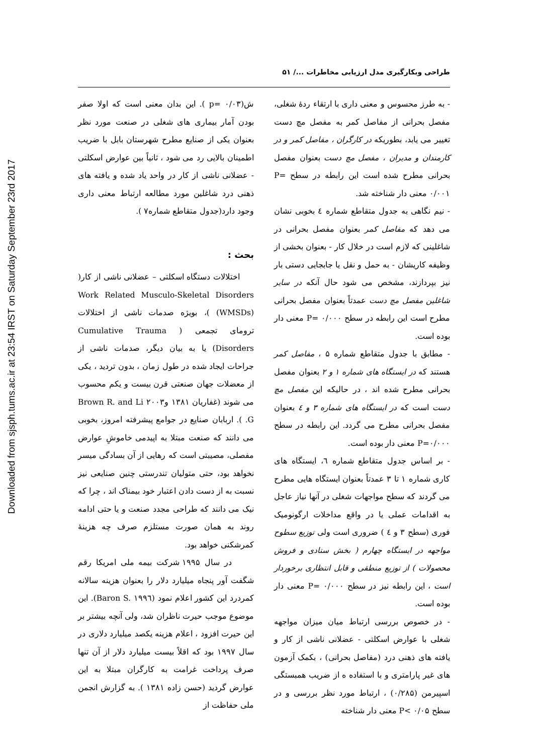Downloaded from sjsph.tums.ac.ir at 23:54 IRST on Saturday September 23rd 2017
طراحی وبکارگیری مدل ارزیابی مخاطرات .../ ۵۱
- به طرز محسوس و معنی داری با ارتقاء ردهٔ شغلی، مفصل بحرانی از مفاصل کمر به مفصل مچ دست تغییر می یابد، بطوریکه در کارگران ، مفاصل کمر و در کارمندان و مدیران ، مفصل مچ دست بعنوان مفصل بحرانی مطرح شده است این رابطه در سطح P= ۰/۰۰۱ معنی دار شناخته شد.
- نیم نگاهی به جدول متقاطع شماره ٤ بخوبی نشان می دهد که مفاصل کمر بعنوان مفصل بحرانی در شاغلینی که لازم است در خلال کار - بعنوان بخشی از وظیفه کاریشان - به حمل و نقل یا جابجایی دستی بار نیز بپردازند، مشخص می شود حال آنکه در سایر شاغلین مفصل مچ دست عمدتاً بعنوان مفصل بحرانی مطرح است این رابطه در سطح P= ۰/۰۰۰ معنی دار بوده است.
- مطابق با جدول متقاطع شماره ۵ ، مفاصل کمر هستند که در ایستگاه های شماره ۱ و ۲ بعنوان مفصل بحرانی مطرح شده اند ، در حالیکه این مفصل مچ دست است که در ایستگاه های شماره ۳ و ٤ بعنوان مفصل بحرانی مطرح می گردد. این رابطه در سطح P=۰/۰۰۰ معنی دار بوده است.
- بر اساس جدول متقاطع شماره ٦، ایستگاه های کاری شماره ۱ تا ۳ عمدتاً بعنوان ایستگاه هایی مطرح می گردند که سطح مواجهات شغلی در آنها نیاز عاجل به اقدامات عملی یا در واقع مداخلات ارگونومیک فوری (سطح ۳ و ٤ ) ضروری است ولی توزیع سطوح مواجهه در ایستگاه چهارم ( بخش ستادی و فروش محصولات ) از توزیع منطقی و قابل انتظاری برخوردار است ، این رابطه نیز در سطح P= ۰/۰۰۰ معنی دار بوده است.
- در خصوص بررسی ارتباط میان میزان مواجهه شغلی با عوارض اسکلتی - عضلانی ناشی از کار و یافته های ذهنی درد (مفاصل بحرانی) ، بکمک آزمون های غیر پارامتری و با استفاده ه از ضریب همبستگی اسپیرمن (۰/۲۸۵) ، ارتباط مورد نظر بررسی و در سطح P< ۰/۰۵ معنی دار شناخته
ش(p= ۰/۰۳ ). این بدان معنی است که اولا صفر بودن آمار بیماری های شغلی در صنعت مورد نظر بعنوان یکی از صنایع مطرح شهرستان بابل با ضریب اطمینان بالایی رد می شود ، ثانیاً بین عوارض اسکلتی - عضلانی ناشی از کار در واحد یاد شده و یافته های ذهنی درد شاغلین مورد مطالعه ارتباط معنی داری وجود دارد(جدول متقاطع شماره۷ ).
بحث :
اختلالات دستگاه اسکلتی – عضلانی ناشی از کار( Work Related Musculo-Skeletal Disorders (WMSDs) )، بویژه صدمات ناشی از اختلالات ترومای تجمعی ( Cumulative Trauma Disorders) یا به بیان دیگر، صدمات ناشی از جراحات ایجاد شده در طول زمان ، بدون تردید ، یکی از معضلات جهان صنعتی قرن بیست و یکم محسوب می شوند (غفاریان ۱۳۸۱ و۲۰۰۳ Brown R. and Li G. ). اربابان صنایع در جوامع پیشرفته امروز، بخوبی می دانند که صنعت مبتلا به اپیدمی خاموشِ عوارض مفصلی، مصیبتی است که رهایی از آن بسادگی میسر نخواهد بود، حتی متولیان تندرستی چنین صنایعی نیز نسبت به از دست دادن اعتبار خود بیمناک اند ، چرا که نیک می دانند که طراحی مجدد صنعت و یا حتی ادامه روند به همان صورت مستلزم صرف چه هزینهٔ کمرشکنی خواهد بود.
در سال ۱۹۹۵ شرکت بیمه ملی امریکا رقم شگفت آور پنجاه میلیارد دلار را بعنوان هزینه سالانه کمردرد این کشور اعلام نمود (Baron S. ۱۹۹٦). این موضوع موجب حیرت ناظران شد، ولی آنچه بیشتر بر این حیرت افزود ، اعلام هزینه یکصد میلیارد دلاری در سال ۱۹۹۷ بود که اقلاً بیست میلیارد دلار از آن تنها صرف پرداخت غرامت به کارگران مبتلا به این عوارض گردید (حسن زاده ۱۳۸۱ ). به گزارش انجمن ملی حفاظت از